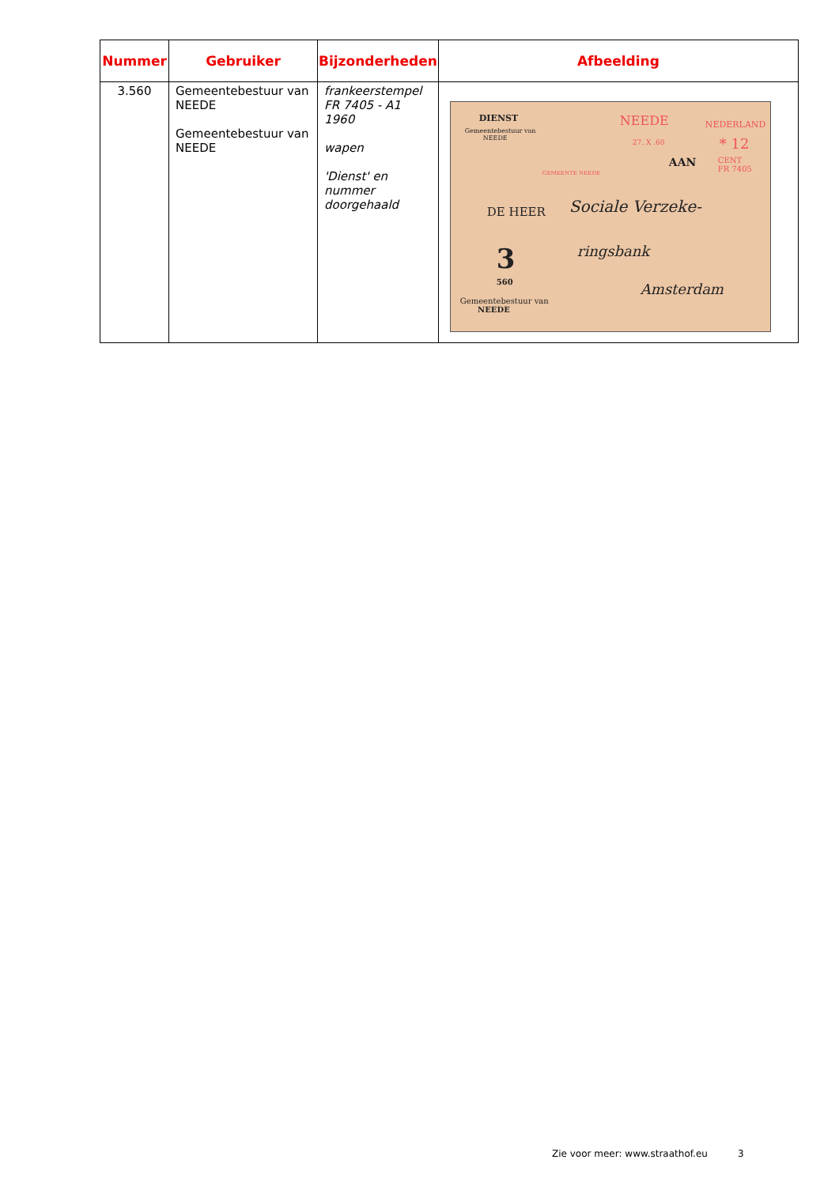| Nummer | Gebruiker | Bijzonderheden | Afbeelding |
| --- | --- | --- | --- |
| 3.560 | Gemeentebestuur van NEEDE Gemeentebestuur van NEEDE | frankeerstempel FR 7405 - A1 1960 wapen 'Dienst' en nummer doorgehaald | DIENST Gemeentebestuur van NEEDE NEEDE 27. X .60 NEDERLAND * 12 CENT FR 7405 GEMEENTE NEEDE AAN DE HEER Sociale Verzeke- ringsbank Amsterdam 3 560 Gemeentebestuur van NEEDE |
Zie voor meer: www.straathof.eu 3